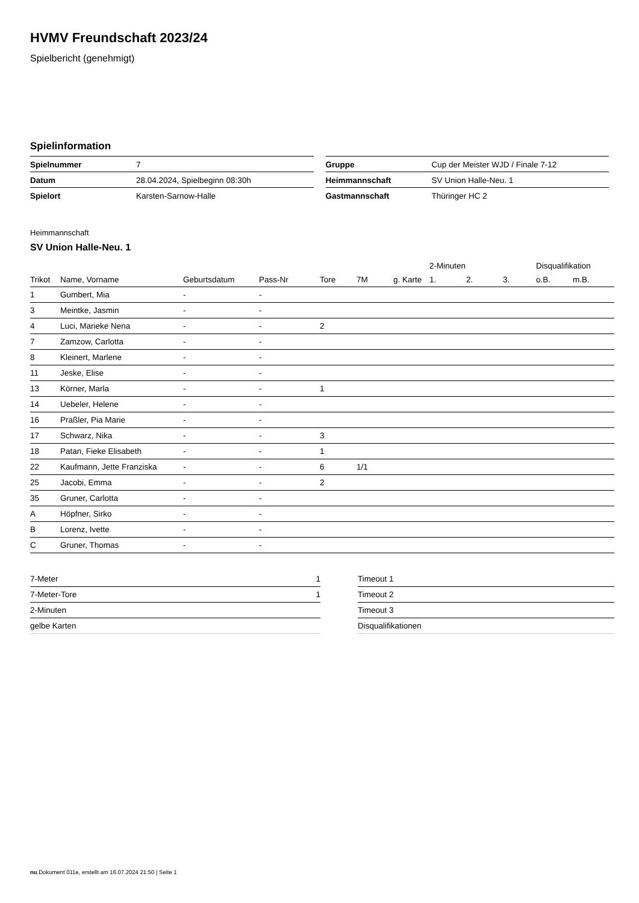HVMV Freundschaft 2023/24
Spielbericht (genehmigt)
Spielinformation
| Spielnummer | 7 |
| Datum | 28.04.2024, Spielbeginn 08:30h |
| Spielort | Karsten-Sarnow-Halle |
| Gruppe | Cup der Meister WJD / Finale 7-12 |
| Heimmannschaft | SV Union Halle-Neu. 1 |
| Gastmannschaft | Thüringer HC 2 |
Heimmannschaft
SV Union Halle-Neu. 1
| | | | | | | | 2-Minuten | | | Disqualifikation | |
| --- | --- | --- | --- | --- | --- | --- | --- | --- | --- | --- | --- |
| Trikot | Name, Vorname | Geburtsdatum | Pass-Nr | Tore | 7M | g. Karte | 1. | 2. | 3. | o.B. | m.B. |
| 1 | Gumbert, Mia | - | - | | | | | | | | |
| 3 | Meintke, Jasmin | - | - | | | | | | | | |
| 4 | Luci, Marieke Nena | - | - | 2 | | | | | | | |
| 7 | Zamzow, Carlotta | - | - | | | | | | | | |
| 8 | Kleinert, Marlene | - | - | | | | | | | | |
| 11 | Jeske, Elise | - | - | | | | | | | | |
| 13 | Körner, Marla | - | - | 1 | | | | | | | |
| 14 | Uebeler, Helene | - | - | | | | | | | | |
| 16 | Praßler, Pia Marie | - | - | | | | | | | | |
| 17 | Schwarz, Nika | - | - | 3 | | | | | | | |
| 18 | Patan, Fieke Elisabeth | - | - | 1 | | | | | | | |
| 22 | Kaufmann, Jette Franziska | - | - | 6 | 1/1 | | | | | | |
| 25 | Jacobi, Emma | - | - | 2 | | | | | | | |
| 35 | Gruner, Carlotta | - | - | | | | | | | | |
| A | Höpfner, Sirko | - | - | | | | | | | | |
| B | Lorenz, Ivette | - | - | | | | | | | | |
| C | Gruner, Thomas | - | - | | | | | | | | |
| 7-Meter | 1 |
| 7-Meter-Tore | 1 |
| 2-Minuten | |
| gelbe Karten | |
| Timeout 1 |
| Timeout 2 |
| Timeout 3 |
| Disqualifikationen |
nu.Dokument 011e, erstellt am 16.07.2024 21:50 | Seite 1